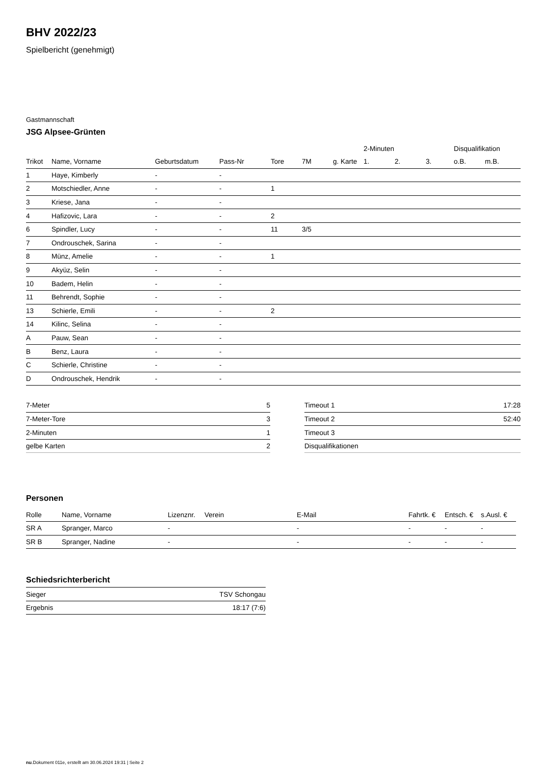BHV 2022/23
Spielbericht (genehmigt)
Gastmannschaft
JSG Alpsee-Grünten
| | | | | | | | 2-Minuten | | | Disqualifikation | |
| --- | --- | --- | --- | --- | --- | --- | --- | --- | --- | --- | --- |
| Trikot | Name, Vorname | Geburtsdatum | Pass-Nr | Tore | 7M | g. Karte | 1. | 2. | 3. | o.B. | m.B. |
| 1 | Haye, Kimberly | - | - | | | | | | | | |
| 2 | Motschiedler, Anne | - | - | 1 | | | | | | | |
| 3 | Kriese, Jana | - | - | | | | | | | | |
| 4 | Hafizovic, Lara | - | - | 2 | | | | | | | |
| 6 | Spindler, Lucy | - | - | 11 | 3/5 | | | | | | |
| 7 | Ondrouschek, Sarina | - | - | | | | | | | | |
| 8 | Münz, Amelie | - | - | 1 | | | | | | | |
| 9 | Akyüz, Selin | - | - | | | | | | | | |
| 10 | Badem, Helin | - | - | | | | | | | | |
| 11 | Behrendt, Sophie | - | - | | | | | | | | |
| 13 | Schierle, Emili | - | - | 2 | | | | | | | |
| 14 | Kilinc, Selina | - | - | | | | | | | | |
| A | Pauw, Sean | - | - | | | | | | | | |
| B | Benz, Laura | - | - | | | | | | | | |
| C | Schierle, Christine | - | - | | | | | | | | |
| D | Ondrouschek, Hendrik | - | - | | | | | | | | |
| 7-Meter | 5 |
| 7-Meter-Tore | 3 |
| 2-Minuten | 1 |
| gelbe Karten | 2 |
| Timeout 1 | 17:28 |
| Timeout 2 | 52:40 |
| Timeout 3 | |
| Disqualifikationen | |
Personen
| Rolle | Name, Vorname | Lizenznr. | Verein | E-Mail | Fahrtk. € | Entsch. € | s.Ausl. € |
| --- | --- | --- | --- | --- | --- | --- | --- |
| SR A | Spranger, Marco | - | | - | - | - | - |
| SR B | Spranger, Nadine | - | | - | - | - | - |
Schiedsrichterbericht
| Sieger | TSV Schongau |
| Ergebnis | 18:17 (7:6) |
nu.Dokument 011e, erstellt am 30.06.2024 19:31 | Seite 2